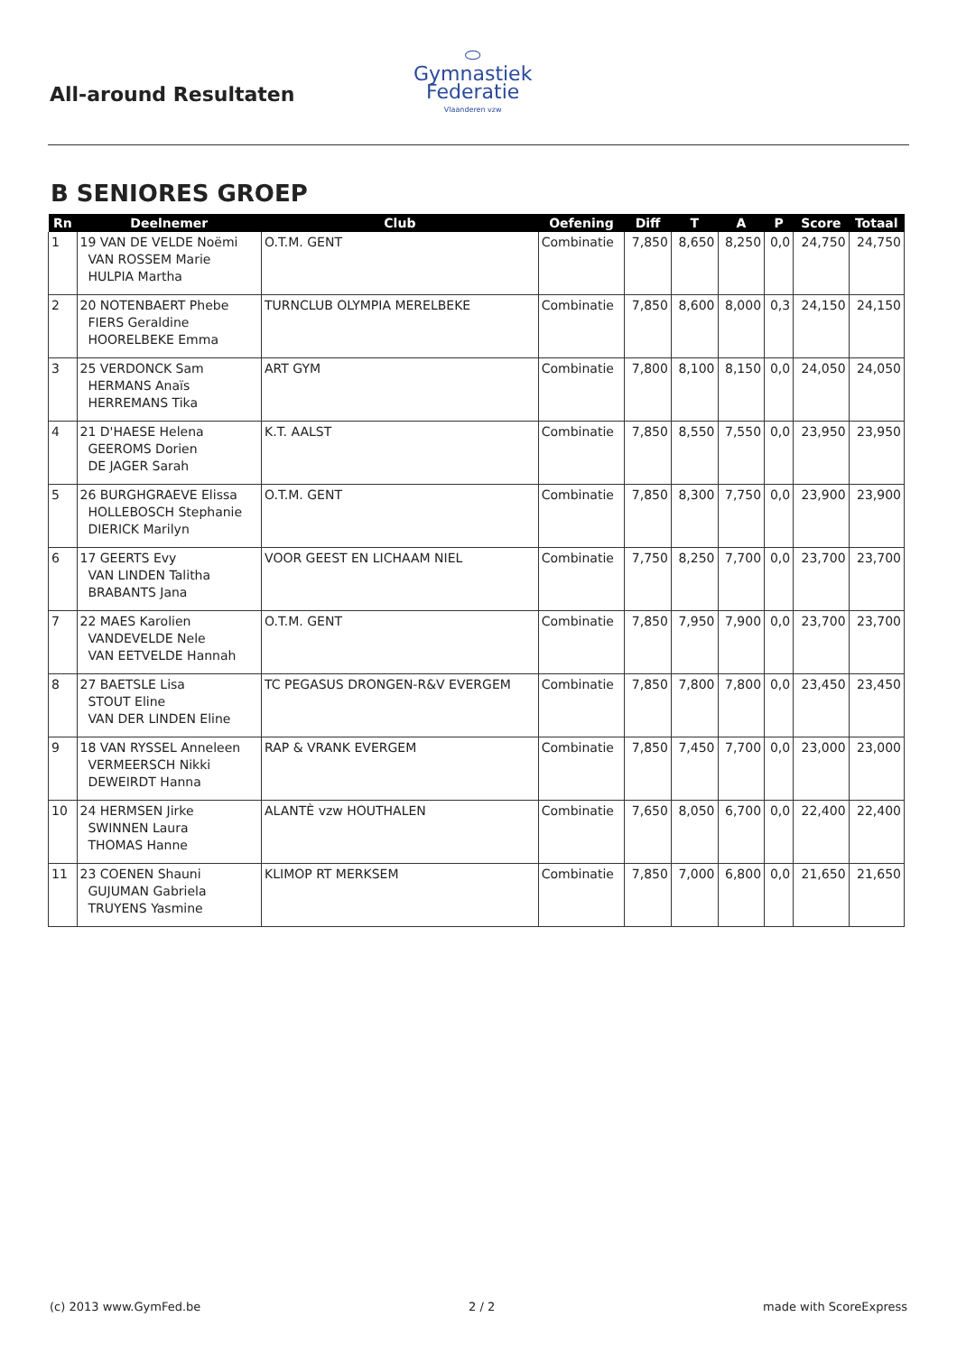All-around Resultaten
⬭
Gymnastiek
Federatie
Vlaanderen vzw
B SENIORES GROEP
| Rn | Deelnemer | Club | Oefening | Diff | T | A | P | Score | Totaal |
| --- | --- | --- | --- | --- | --- | --- | --- | --- | --- |
| 1 | 19 VAN DE VELDE Noëmi VAN ROSSEM Marie HULPIA Martha | O.T.M. GENT | Combinatie | 7,850 | 8,650 | 8,250 | 0,0 | 24,750 | 24,750 |
| 2 | 20 NOTENBAERT Phebe FIERS Geraldine HOORELBEKE Emma | TURNCLUB OLYMPIA MERELBEKE | Combinatie | 7,850 | 8,600 | 8,000 | 0,3 | 24,150 | 24,150 |
| 3 | 25 VERDONCK Sam HERMANS Anaïs HERREMANS Tika | ART GYM | Combinatie | 7,800 | 8,100 | 8,150 | 0,0 | 24,050 | 24,050 |
| 4 | 21 D'HAESE Helena GEEROMS Dorien DE JAGER Sarah | K.T. AALST | Combinatie | 7,850 | 8,550 | 7,550 | 0,0 | 23,950 | 23,950 |
| 5 | 26 BURGHGRAEVE Elissa HOLLEBOSCH Stephanie DIERICK Marilyn | O.T.M. GENT | Combinatie | 7,850 | 8,300 | 7,750 | 0,0 | 23,900 | 23,900 |
| 6 | 17 GEERTS Evy VAN LINDEN Talitha BRABANTS Jana | VOOR GEEST EN LICHAAM NIEL | Combinatie | 7,750 | 8,250 | 7,700 | 0,0 | 23,700 | 23,700 |
| 7 | 22 MAES Karolien VANDEVELDE Nele VAN EETVELDE Hannah | O.T.M. GENT | Combinatie | 7,850 | 7,950 | 7,900 | 0,0 | 23,700 | 23,700 |
| 8 | 27 BAETSLE Lisa STOUT Eline VAN DER LINDEN Eline | TC PEGASUS DRONGEN-R&V EVERGEM | Combinatie | 7,850 | 7,800 | 7,800 | 0,0 | 23,450 | 23,450 |
| 9 | 18 VAN RYSSEL Anneleen VERMEERSCH Nikki DEWEIRDT Hanna | RAP & VRANK EVERGEM | Combinatie | 7,850 | 7,450 | 7,700 | 0,0 | 23,000 | 23,000 |
| 10 | 24 HERMSEN Jirke SWINNEN Laura THOMAS Hanne | ALANTÈ vzw HOUTHALEN | Combinatie | 7,650 | 8,050 | 6,700 | 0,0 | 22,400 | 22,400 |
| 11 | 23 COENEN Shauni GUJUMAN Gabriela TRUYENS Yasmine | KLIMOP RT MERKSEM | Combinatie | 7,850 | 7,000 | 6,800 | 0,0 | 21,650 | 21,650 |
(c) 2013 www.GymFed.be 2 / 2 made with ScoreExpress